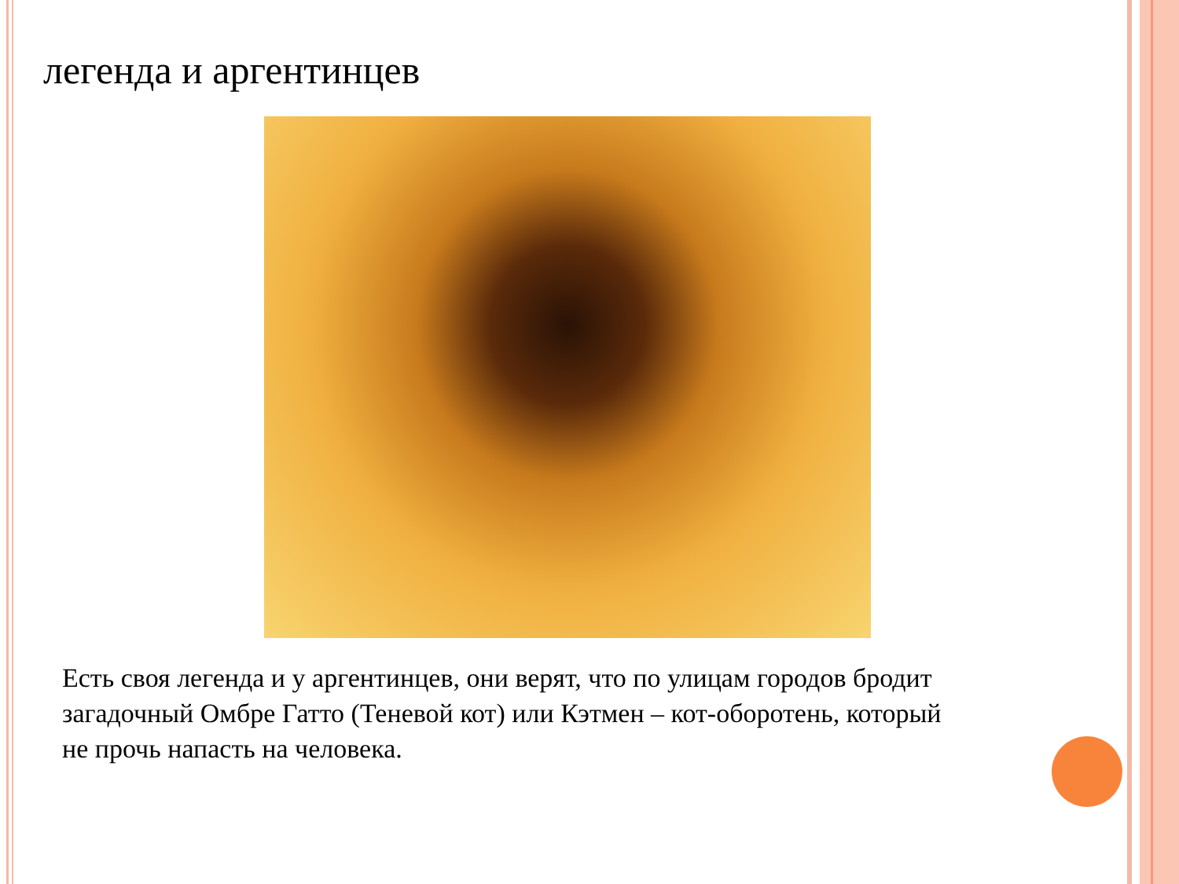легенда и аргентинцев
Есть своя легенда и у аргентинцев, они верят, что по улицам городов бродит загадочный Омбре Гатто (Теневой кот) или Кэтмен – кот-оборотень, который не прочь напасть на человека.